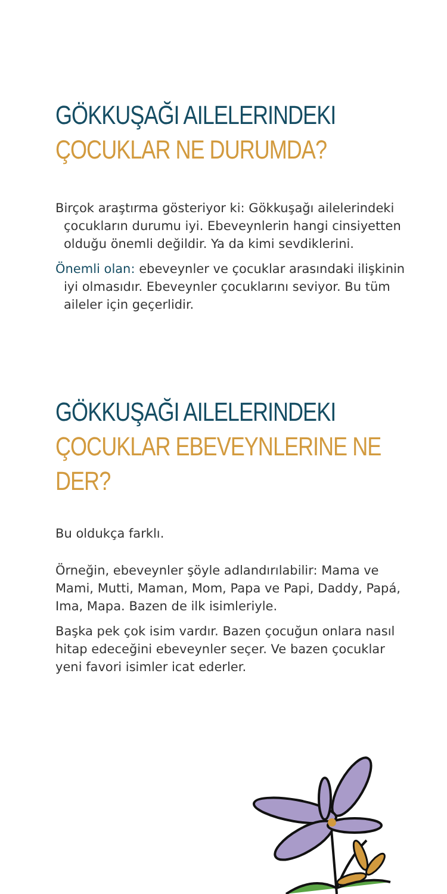GÖKKUŞAĞI AILELERINDEKI ÇOCUKLAR NE DURUMDA?
Birçok araştırma gösteriyor ki: Gökkuşağı ailelerindeki çocukların durumu iyi. Ebeveynlerin hangi cinsiyetten olduğu önemli değildir. Ya da kimi sevdiklerini.
Önemli olan: ebeveynler ve çocuklar arasındaki ilişkinin iyi olmasıdır. Ebeveynler çocuklarını seviyor. Bu tüm aileler için geçerlidir.
GÖKKUŞAĞI AILELERINDEKI ÇOCUKLAR EBEVEYNLERINE NE DER?
Bu oldukça farklı.
Örneğin, ebeveynler şöyle adlandırılabilir: Mama ve Mami, Mutti, Maman, Mom, Papa ve Papi, Daddy, Papá, Ima, Mapa. Bazen de ilk isimleriyle.
Başka pek çok isim vardır. Bazen çocuğun onlara nasıl hitap edeceğini ebeveynler seçer. Ve bazen çocuklar yeni favori isimler icat ederler.